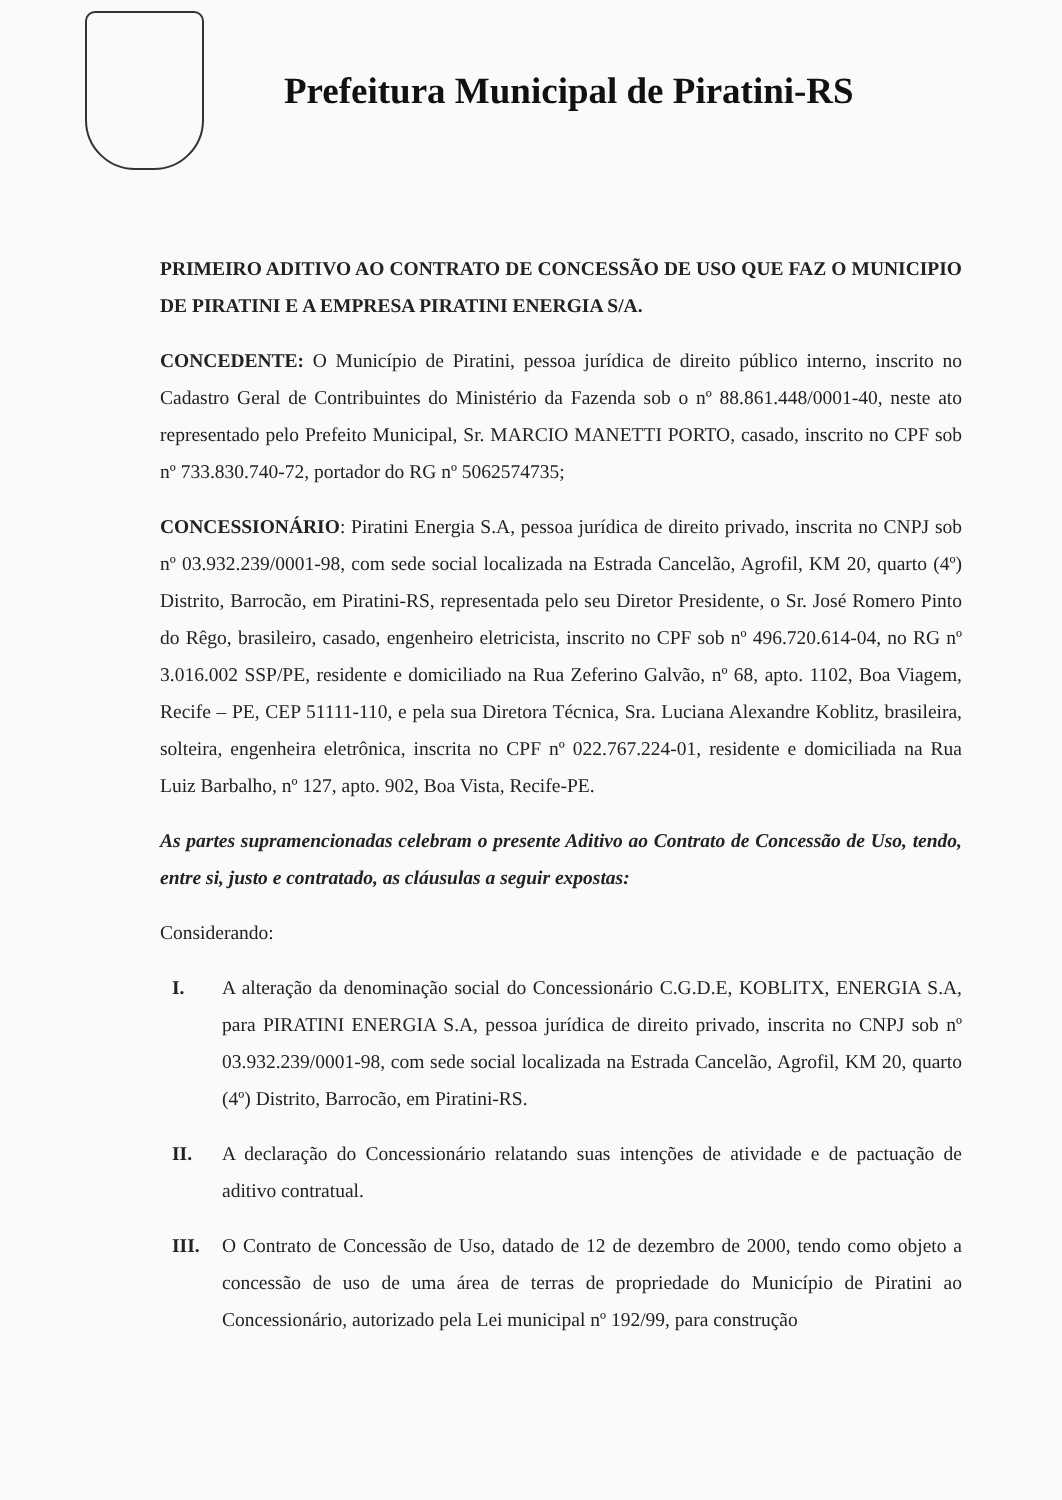Prefeitura Municipal de Piratini-RS
PRIMEIRO ADITIVO AO CONTRATO DE CONCESSÃO DE USO QUE FAZ O MUNICIPIO DE PIRATINI E A EMPRESA PIRATINI ENERGIA S/A.
CONCEDENTE: O Município de Piratini, pessoa jurídica de direito público interno, inscrito no Cadastro Geral de Contribuintes do Ministério da Fazenda sob o nº 88.861.448/0001-40, neste ato representado pelo Prefeito Municipal, Sr. MARCIO MANETTI PORTO, casado, inscrito no CPF sob nº 733.830.740-72, portador do RG nº 5062574735;
CONCESSIONÁRIO: Piratini Energia S.A, pessoa jurídica de direito privado, inscrita no CNPJ sob nº 03.932.239/0001-98, com sede social localizada na Estrada Cancelão, Agrofil, KM 20, quarto (4º) Distrito, Barrocão, em Piratini-RS, representada pelo seu Diretor Presidente, o Sr. José Romero Pinto do Rêgo, brasileiro, casado, engenheiro eletricista, inscrito no CPF sob nº 496.720.614-04, no RG nº 3.016.002 SSP/PE, residente e domiciliado na Rua Zeferino Galvão, nº 68, apto. 1102, Boa Viagem, Recife – PE, CEP 51111-110, e pela sua Diretora Técnica, Sra. Luciana Alexandre Koblitz, brasileira, solteira, engenheira eletrônica, inscrita no CPF nº 022.767.224-01, residente e domiciliada na Rua Luiz Barbalho, nº 127, apto. 902, Boa Vista, Recife-PE.
As partes supramencionadas celebram o presente Aditivo ao Contrato de Concessão de Uso, tendo, entre si, justo e contratado, as cláusulas a seguir expostas:
Considerando:
I. A alteração da denominação social do Concessionário C.G.D.E, KOBLITX, ENERGIA S.A, para PIRATINI ENERGIA S.A, pessoa jurídica de direito privado, inscrita no CNPJ sob nº 03.932.239/0001-98, com sede social localizada na Estrada Cancelão, Agrofil, KM 20, quarto (4º) Distrito, Barrocão, em Piratini-RS.
II. A declaração do Concessionário relatando suas intenções de atividade e de pactuação de aditivo contratual.
III. O Contrato de Concessão de Uso, datado de 12 de dezembro de 2000, tendo como objeto a concessão de uso de uma área de terras de propriedade do Município de Piratini ao Concessionário, autorizado pela Lei municipal nº 192/99, para construção